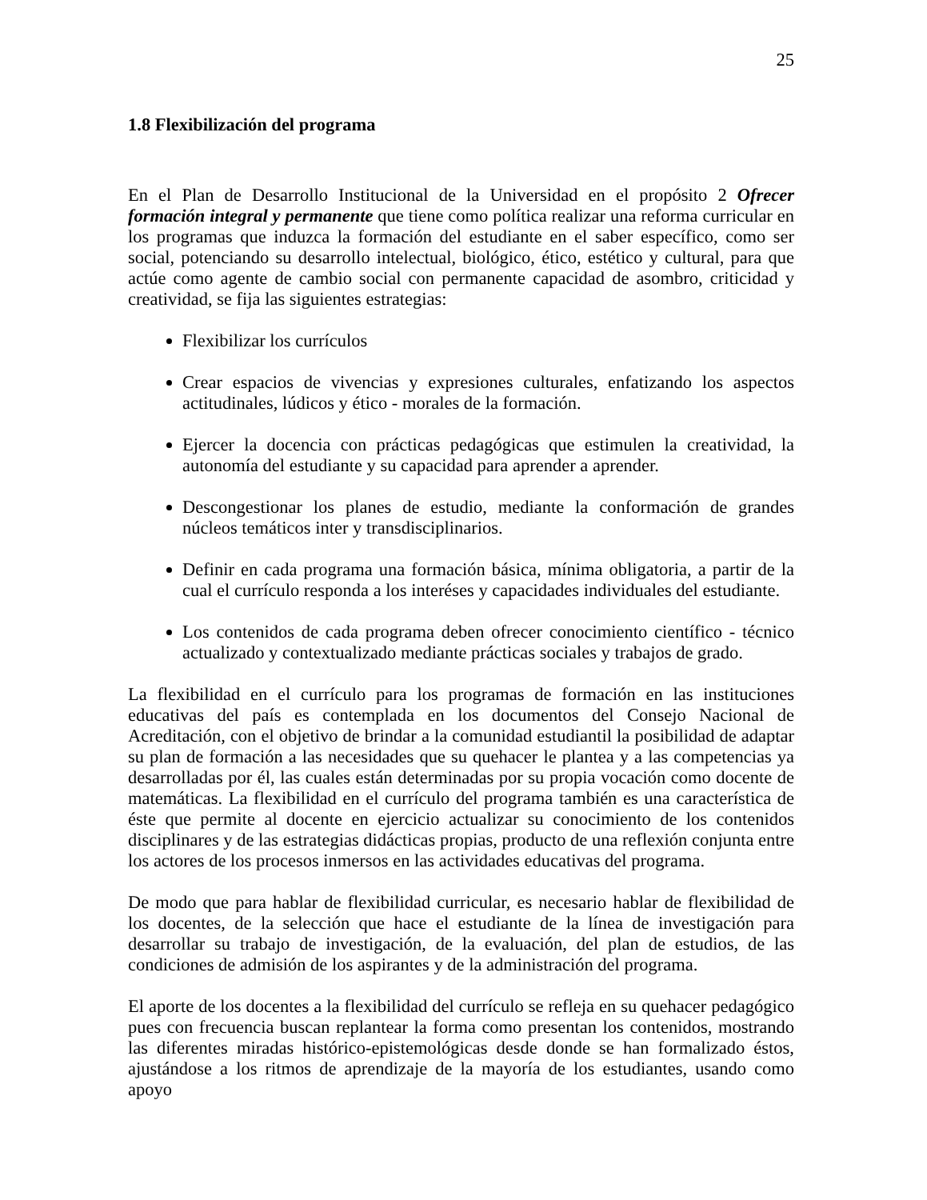25
1.8 Flexibilización del programa
En el Plan de Desarrollo Institucional de la Universidad en el propósito 2 Ofrecer formación integral y permanente que tiene como política realizar una reforma curricular en los programas que induzca la formación del estudiante en el saber específico, como ser social, potenciando su desarrollo intelectual, biológico, ético, estético y cultural, para que actúe como agente de cambio social con permanente capacidad de asombro, criticidad y creatividad, se fija las siguientes estrategias:
Flexibilizar los currículos
Crear espacios de vivencias y expresiones culturales, enfatizando los aspectos actitudinales, lúdicos y ético - morales de la formación.
Ejercer la docencia con prácticas pedagógicas que estimulen la creatividad, la autonomía del estudiante y su capacidad para aprender a aprender.
Descongestionar los planes de estudio, mediante la conformación de grandes núcleos temáticos inter y transdisciplinarios.
Definir en cada programa una formación básica, mínima obligatoria, a partir de la cual el currículo responda a los interéses y capacidades individuales del estudiante.
Los contenidos de cada programa deben ofrecer conocimiento científico - técnico actualizado y contextualizado mediante prácticas sociales y trabajos de grado.
La flexibilidad en el currículo para los programas de formación en las instituciones educativas del país es contemplada en los documentos del Consejo Nacional de Acreditación, con el objetivo de brindar a la comunidad estudiantil la posibilidad de adaptar su plan de formación a las necesidades que su quehacer le plantea y a las competencias ya desarrolladas por él, las cuales están determinadas por su propia vocación como docente de matemáticas. La flexibilidad en el currículo del programa también es una característica de éste que permite al docente en ejercicio actualizar su conocimiento de los contenidos disciplinares y de las estrategias didácticas propias, producto de una reflexión conjunta entre los actores de los procesos inmersos en las actividades educativas del programa.
De modo que para hablar de flexibilidad curricular, es necesario hablar de flexibilidad de los docentes, de la selección que hace el estudiante de la línea de investigación para desarrollar su trabajo de investigación, de la evaluación, del plan de estudios, de las condiciones de admisión de los aspirantes y de la administración del programa.
El aporte de los docentes a la flexibilidad del currículo se refleja en su quehacer pedagógico pues con frecuencia buscan replantear la forma como presentan los contenidos, mostrando las diferentes miradas histórico-epistemológicas desde donde se han formalizado éstos, ajustándose a los ritmos de aprendizaje de la mayoría de los estudiantes, usando como apoyo